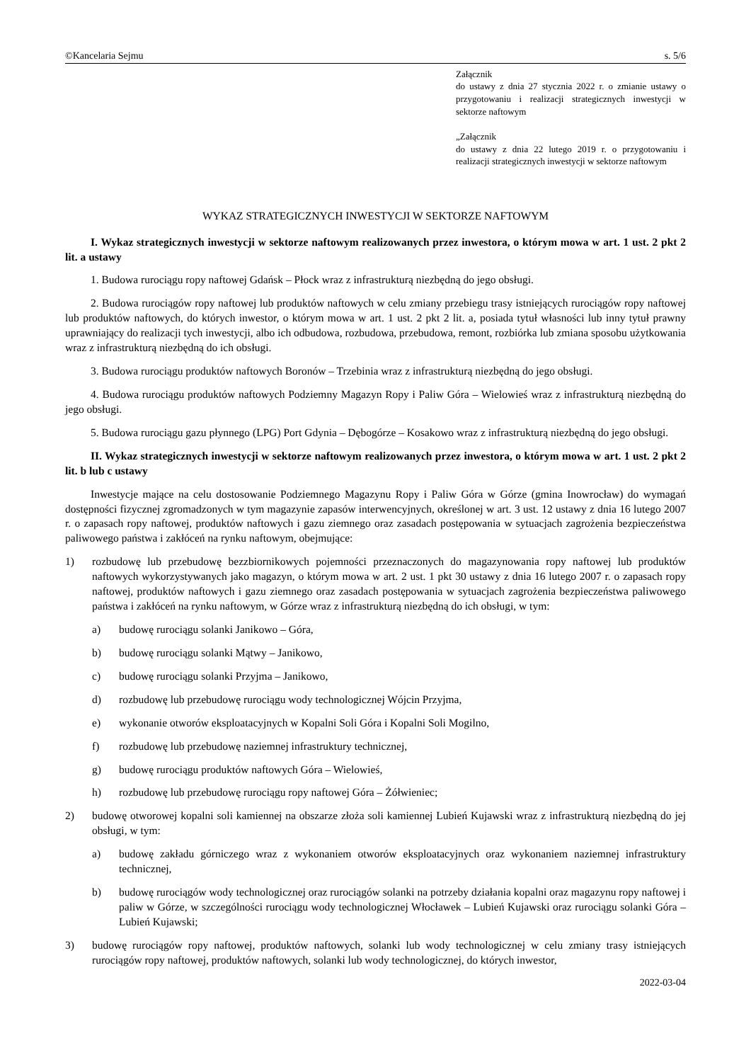©Kancelaria Sejmu s. 5/6
Załącznik
do ustawy z dnia 27 stycznia 2022 r. o zmianie ustawy o przygotowaniu i realizacji strategicznych inwestycji w sektorze naftowym
„Załącznik
do ustawy z dnia 22 lutego 2019 r. o przygotowaniu i realizacji strategicznych inwestycji w sektorze naftowym
WYKAZ STRATEGICZNYCH INWESTYCJI W SEKTORZE NAFTOWYM
I. Wykaz strategicznych inwestycji w sektorze naftowym realizowanych przez inwestora, o którym mowa w art. 1 ust. 2 pkt 2 lit. a ustawy
1. Budowa rurociągu ropy naftowej Gdańsk – Płock wraz z infrastrukturą niezbędną do jego obsługi.
2. Budowa rurociągów ropy naftowej lub produktów naftowych w celu zmiany przebiegu trasy istniejących rurociągów ropy naftowej lub produktów naftowych, do których inwestor, o którym mowa w art. 1 ust. 2 pkt 2 lit. a, posiada tytuł własności lub inny tytuł prawny uprawniający do realizacji tych inwestycji, albo ich odbudowa, rozbudowa, przebudowa, remont, rozbiórka lub zmiana sposobu użytkowania wraz z infrastrukturą niezbędną do ich obsługi.
3. Budowa rurociągu produktów naftowych Boronów – Trzebinia wraz z infrastrukturą niezbędną do jego obsługi.
4. Budowa rurociągu produktów naftowych Podziemny Magazyn Ropy i Paliw Góra – Wielowieś wraz z infrastrukturą niezbędną do jego obsługi.
5. Budowa rurociągu gazu płynnego (LPG) Port Gdynia – Dębogórze – Kosakowo wraz z infrastrukturą niezbędną do jego obsługi.
II. Wykaz strategicznych inwestycji w sektorze naftowym realizowanych przez inwestora, o którym mowa w art. 1 ust. 2 pkt 2 lit. b lub c ustawy
Inwestycje mające na celu dostosowanie Podziemnego Magazynu Ropy i Paliw Góra w Górze (gmina Inowrocław) do wymagań dostępności fizycznej zgromadzonych w tym magazynie zapasów interwencyjnych, określonej w art. 3 ust. 12 ustawy z dnia 16 lutego 2007 r. o zapasach ropy naftowej, produktów naftowych i gazu ziemnego oraz zasadach postępowania w sytuacjach zagrożenia bezpieczeństwa paliwowego państwa i zakłóceń na rynku naftowym, obejmujące:
1) rozbudowę lub przebudowę bezzbiornikowych pojemności przeznaczonych do magazynowania ropy naftowej lub produktów naftowych wykorzystywanych jako magazyn, o którym mowa w art. 2 ust. 1 pkt 30 ustawy z dnia 16 lutego 2007 r. o zapasach ropy naftowej, produktów naftowych i gazu ziemnego oraz zasadach postępowania w sytuacjach zagrożenia bezpieczeństwa paliwowego państwa i zakłóceń na rynku naftowym, w Górze wraz z infrastrukturą niezbędną do ich obsługi, w tym:
a) budowę rurociągu solanki Janikowo – Góra,
b) budowę rurociągu solanki Mątwy – Janikowo,
c) budowę rurociągu solanki Przyjma – Janikowo,
d) rozbudowę lub przebudowę rurociągu wody technologicznej Wójcin Przyjma,
e) wykonanie otworów eksploatacyjnych w Kopalni Soli Góra i Kopalni Soli Mogilno,
f) rozbudowę lub przebudowę naziemnej infrastruktury technicznej,
g) budowę rurociągu produktów naftowych Góra – Wielowieś,
h) rozbudowę lub przebudowę rurociągu ropy naftowej Góra – Żółwieniec;
2) budowę otworowej kopalni soli kamiennej na obszarze złoża soli kamiennej Lubień Kujawski wraz z infrastrukturą niezbędną do jej obsługi, w tym:
a) budowę zakładu górniczego wraz z wykonaniem otworów eksploatacyjnych oraz wykonaniem naziemnej infrastruktury technicznej,
b) budowę rurociągów wody technologicznej oraz rurociągów solanki na potrzeby działania kopalni oraz magazynu ropy naftowej i paliw w Górze, w szczególności rurociągu wody technologicznej Włocławek – Lubień Kujawski oraz rurociągu solanki Góra – Lubień Kujawski;
3) budowę rurociągów ropy naftowej, produktów naftowych, solanki lub wody technologicznej w celu zmiany trasy istniejących rurociągów ropy naftowej, produktów naftowych, solanki lub wody technologicznej, do których inwestor,
2022-03-04